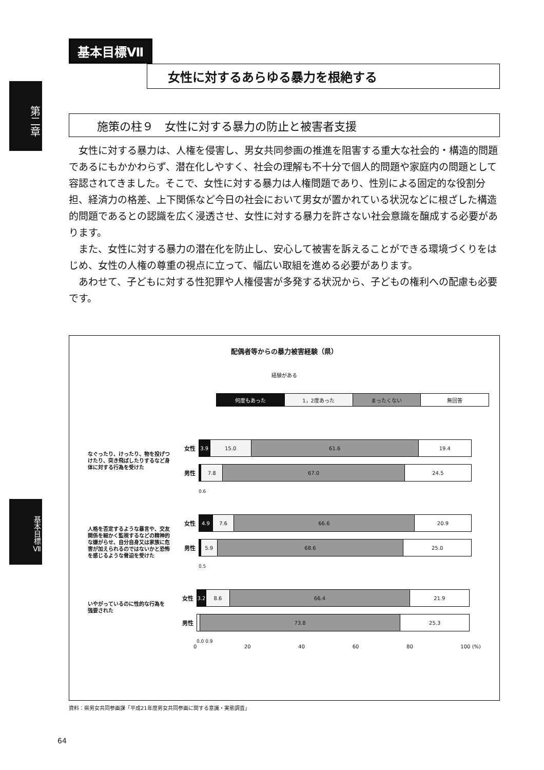第二章
基本目標Ⅶ
基本目標Ⅶ
女性に対するあらゆる暴力を根絶する
施策の柱９　女性に対する暴力の防止と被害者支援
　女性に対する暴力は、人権を侵害し、男女共同参画の推進を阻害する重大な社会的・構造的問題であるにもかかわらず、潜在化しやすく、社会の理解も不十分で個人的問題や家庭内の問題として容認されてきました。そこで、女性に対する暴力は人権問題であり、性別による固定的な役割分担、経済力の格差、上下関係など今日の社会において男女が置かれている状況などに根ざした構造的問題であるとの認識を広く浸透させ、女性に対する暴力を許さない社会意識を醸成する必要があります。
　また、女性に対する暴力の潜在化を防止し、安心して被害を訴えることができる環境づくりをはじめ、女性の人権の尊重の視点に立って、幅広い取組を進める必要があります。
　あわせて、子どもに対する性犯罪や人権侵害が多発する状況から、子どもの権利への配慮も必要です。
配偶者等からの暴力被害経験（県）
経験がある
何度もあった 1，2度あった まったくない 無回答
なぐったり、けったり、物を投げつけたり、突き飛ばしたりするなど身体に対する行為を受けた
女性
3.9 15.0 61.6 19.4
男性
7.8 67.0 24.5
0.6
人格を否定するような暴言や、交友関係を細かく監視するなどの精神的な嫌がらせ、自分自身又は家族に危害が加えられるのではないかと恐怖を感じるような脅迫を受けた
女性
4.9 7.6 66.6 20.9
男性
5.9 68.6 25.0
0.5
いやがっているのに性的な行為を強要された
女性
3.2 8.6 66.4 21.9
男性
73.8 25.3
0.0 0.9
0 20 40 60 80 100 (%)
資料：県男女共同参画課「平成21年度男女共同参画に関する意識・実態調査」
64